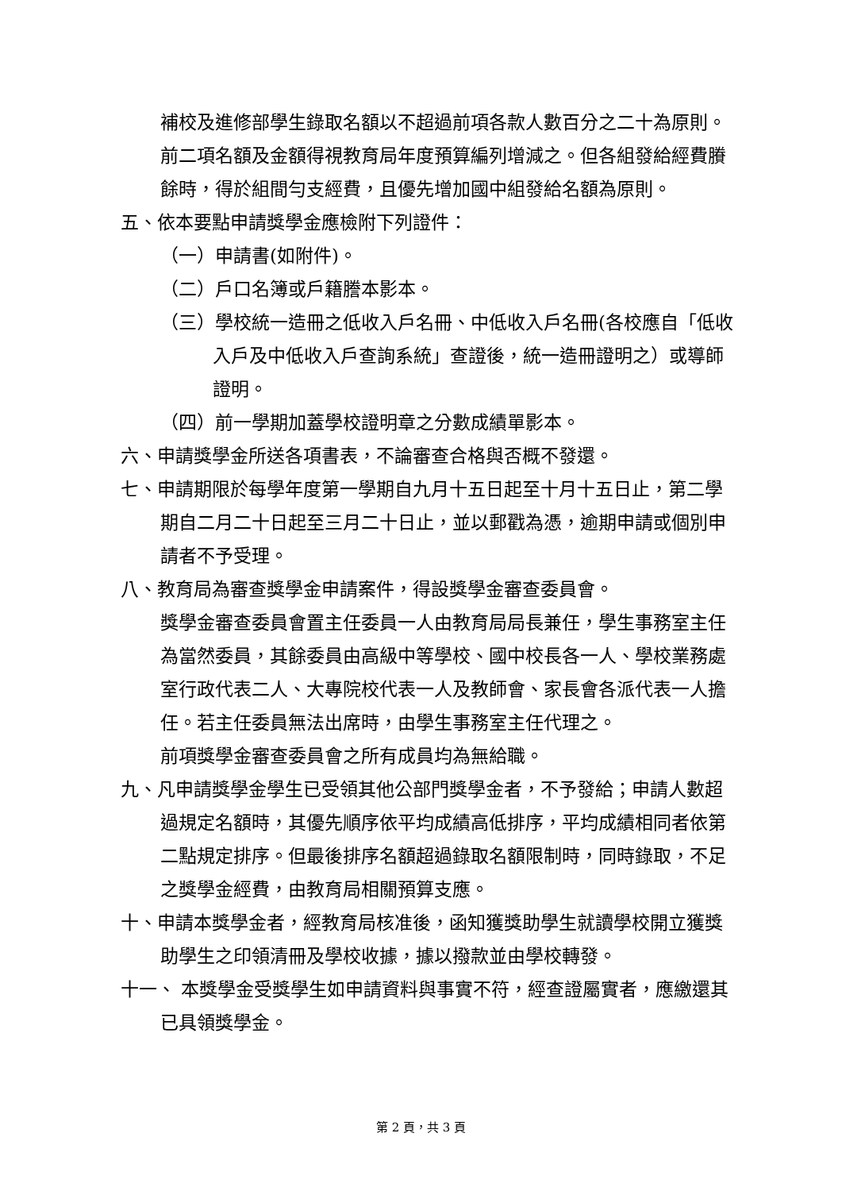補校及進修部學生錄取名額以不超過前項各款人數百分之二十為原則。
前二項名額及金額得視教育局年度預算編列增減之。但各組發給經費賸餘時，得於組間勻支經費，且優先增加國中組發給名額為原則。
五、依本要點申請獎學金應檢附下列證件：
（一）申請書(如附件)。
（二）戶口名簿或戶籍謄本影本。
（三）學校統一造冊之低收入戶名冊、中低收入戶名冊(各校應自「低收入戶及中低收入戶查詢系統」查證後，統一造冊證明之）或導師證明。
（四）前一學期加蓋學校證明章之分數成績單影本。
六、申請獎學金所送各項書表，不論審查合格與否概不發還。
七、申請期限於每學年度第一學期自九月十五日起至十月十五日止，第二學期自二月二十日起至三月二十日止，並以郵戳為憑，逾期申請或個別申請者不予受理。
八、教育局為審查獎學金申請案件，得設獎學金審查委員會。
獎學金審查委員會置主任委員一人由教育局局長兼任，學生事務室主任為當然委員，其餘委員由高級中等學校、國中校長各一人、學校業務處室行政代表二人、大專院校代表一人及教師會、家長會各派代表一人擔任。若主任委員無法出席時，由學生事務室主任代理之。
前項獎學金審查委員會之所有成員均為無給職。
九、凡申請獎學金學生已受領其他公部門獎學金者，不予發給；申請人數超過規定名額時，其優先順序依平均成績高低排序，平均成績相同者依第二點規定排序。但最後排序名額超過錄取名額限制時，同時錄取，不足之獎學金經費，由教育局相關預算支應。
十、申請本獎學金者，經教育局核准後，函知獲獎助學生就讀學校開立獲獎助學生之印領清冊及學校收據，據以撥款並由學校轉發。
十一、 本獎學金受獎學生如申請資料與事實不符，經查證屬實者，應繳還其已具領獎學金。
第 2 頁，共 3 頁